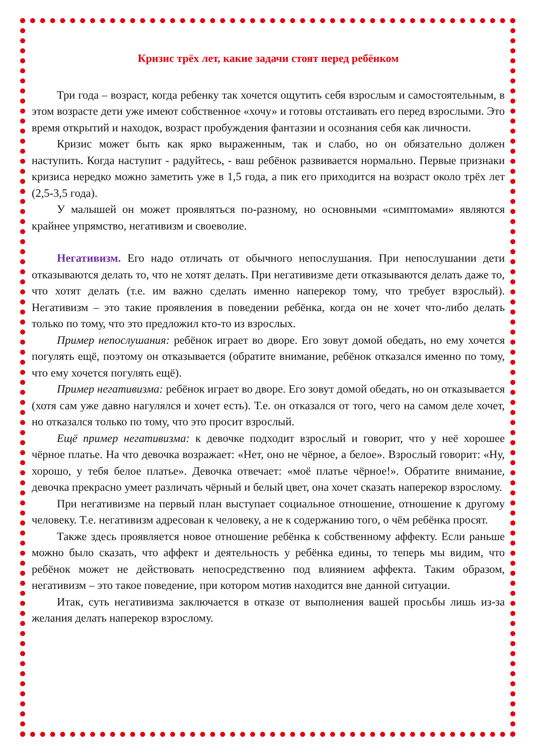Кризис трёх лет, какие задачи стоят перед ребёнком
Три года – возраст, когда ребенку так хочется ощутить себя взрослым и самостоятельным, в этом возрасте дети уже имеют собственное «хочу» и готовы отстаивать его перед взрослыми. Это время открытий и находок, возраст пробуждения фантазии и осознания себя как личности.
Кризис может быть как ярко выраженным, так и слабо, но он обязательно должен наступить. Когда наступит - радуйтесь, - ваш ребёнок развивается нормально. Первые признаки кризиса нередко можно заметить уже в 1,5 года, а пик его приходится на возраст около трёх лет (2,5-3,5 года).
У малышей он может проявляться по-разному, но основными «симптомами» являются крайнее упрямство, негативизм и своеволие.
Негативизм. Его надо отличать от обычного непослушания. При непослушании дети отказываются делать то, что не хотят делать. При негативизме дети отказываются делать даже то, что хотят делать (т.е. им важно сделать именно наперекор тому, что требует взрослый). Негативизм – это такие проявления в поведении ребёнка, когда он не хочет что-либо делать только по тому, что это предложил кто-то из взрослых.
Пример непослушания: ребёнок играет во дворе. Его зовут домой обедать, но ему хочется погулять ещё, поэтому он отказывается (обратите внимание, ребёнок отказался именно по тому, что ему хочется погулять ещё).
Пример негативизма: ребёнок играет во дворе. Его зовут домой обедать, но он отказывается (хотя сам уже давно нагулялся и хочет есть). Т.е. он отказался от того, чего на самом деле хочет, но отказался только по тому, что это просит взрослый.
Ещё пример негативизма: к девочке подходит взрослый и говорит, что у неё хорошее чёрное платье. На что девочка возражает: «Нет, оно не чёрное, а белое». Взрослый говорит: «Ну, хорошо, у тебя белое платье». Девочка отвечает: «моё платье чёрное!». Обратите внимание, девочка прекрасно умеет различать чёрный и белый цвет, она хочет сказать наперекор взрослому.
При негативизме на первый план выступает социальное отношение, отношение к другому человеку. Т.е. негативизм адресован к человеку, а не к содержанию того, о чём ребёнка просят.
Также здесь проявляется новое отношение ребёнка к собственному аффекту. Если раньше можно было сказать, что аффект и деятельность у ребёнка едины, то теперь мы видим, что ребёнок может не действовать непосредственно под влиянием аффекта. Таким образом, негативизм – это такое поведение, при котором мотив находится вне данной ситуации.
Итак, суть негативизма заключается в отказе от выполнения вашей просьбы лишь из-за желания делать наперекор взрослому.